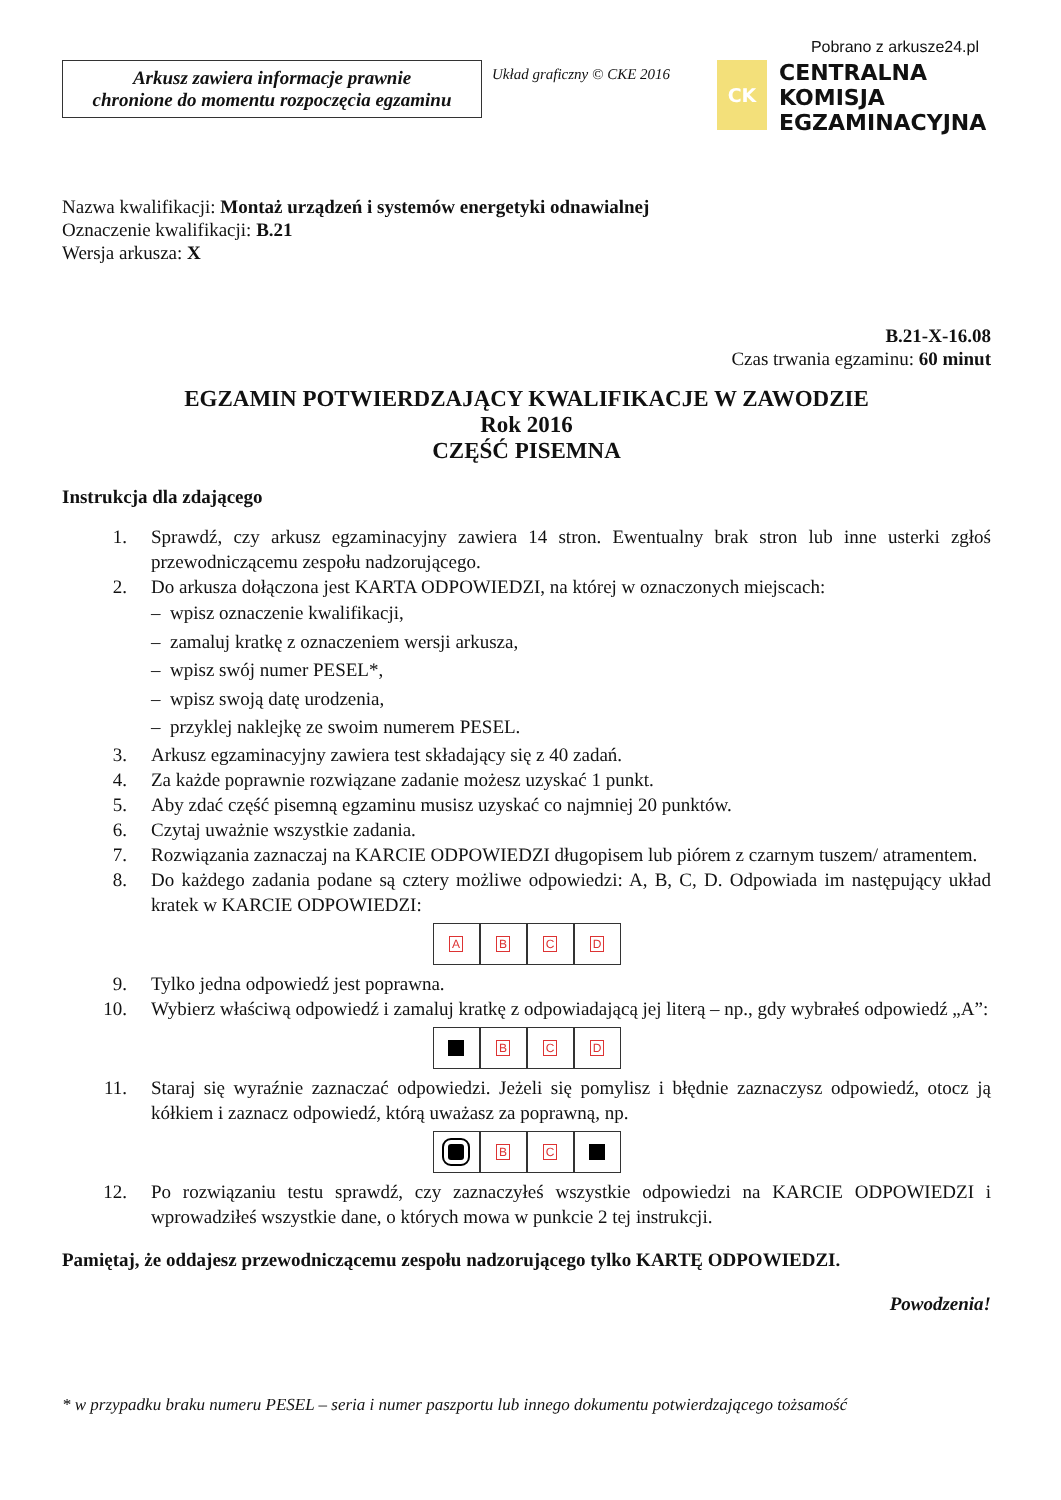Pobrano z arkusze24.pl
Arkusz zawiera informacje prawnie
chronione do momentu rozpoczęcia egzaminu
Układ graficzny © CKE 2016
CK
CENTRALNA
KOMISJA
EGZAMINACYJNA
Nazwa kwalifikacji: Montaż urządzeń i systemów energetyki odnawialnej
Oznaczenie kwalifikacji: B.21
Wersja arkusza: X
B.21-X-16.08
Czas trwania egzaminu: 60 minut
EGZAMIN POTWIERDZAJĄCY KWALIFIKACJE W ZAWODZIE
Rok 2016
CZĘŚĆ PISEMNA
Instrukcja dla zdającego
1. Sprawdź, czy arkusz egzaminacyjny zawiera 14 stron. Ewentualny brak stron lub inne usterki zgłoś przewodniczącemu zespołu nadzorującego.
2. Do arkusza dołączona jest KARTA ODPOWIEDZI, na której w oznaczonych miejscach:
– wpisz oznaczenie kwalifikacji,
– zamaluj kratkę z oznaczeniem wersji arkusza,
– wpisz swój numer PESEL*,
– wpisz swoją datę urodzenia,
– przyklej naklejkę ze swoim numerem PESEL.
3. Arkusz egzaminacyjny zawiera test składający się z 40 zadań.
4. Za każde poprawnie rozwiązane zadanie możesz uzyskać 1 punkt.
5. Aby zdać część pisemną egzaminu musisz uzyskać co najmniej 20 punktów.
6. Czytaj uważnie wszystkie zadania.
7. Rozwiązania zaznaczaj na KARCIE ODPOWIEDZI długopisem lub piórem z czarnym tuszem/ atramentem.
8. Do każdego zadania podane są cztery możliwe odpowiedzi: A, B, C, D. Odpowiada im następujący układ kratek w KARCIE ODPOWIEDZI:
ABCD
9. Tylko jedna odpowiedź jest poprawna.
10. Wybierz właściwą odpowiedź i zamaluj kratkę z odpowiadającą jej literą – np., gdy wybrałeś odpowiedź „A”:
BCD
11. Staraj się wyraźnie zaznaczać odpowiedzi. Jeżeli się pomylisz i błędnie zaznaczysz odpowiedź, otocz ją kółkiem i zaznacz odpowiedź, którą uważasz za poprawną, np.
BC
12. Po rozwiązaniu testu sprawdź, czy zaznaczyłeś wszystkie odpowiedzi na KARCIE ODPOWIEDZI i wprowadziłeś wszystkie dane, o których mowa w punkcie 2 tej instrukcji.
Pamiętaj, że oddajesz przewodniczącemu zespołu nadzorującego tylko KARTĘ ODPOWIEDZI.
Powodzenia!
* w przypadku braku numeru PESEL – seria i numer paszportu lub innego dokumentu potwierdzającego tożsamość